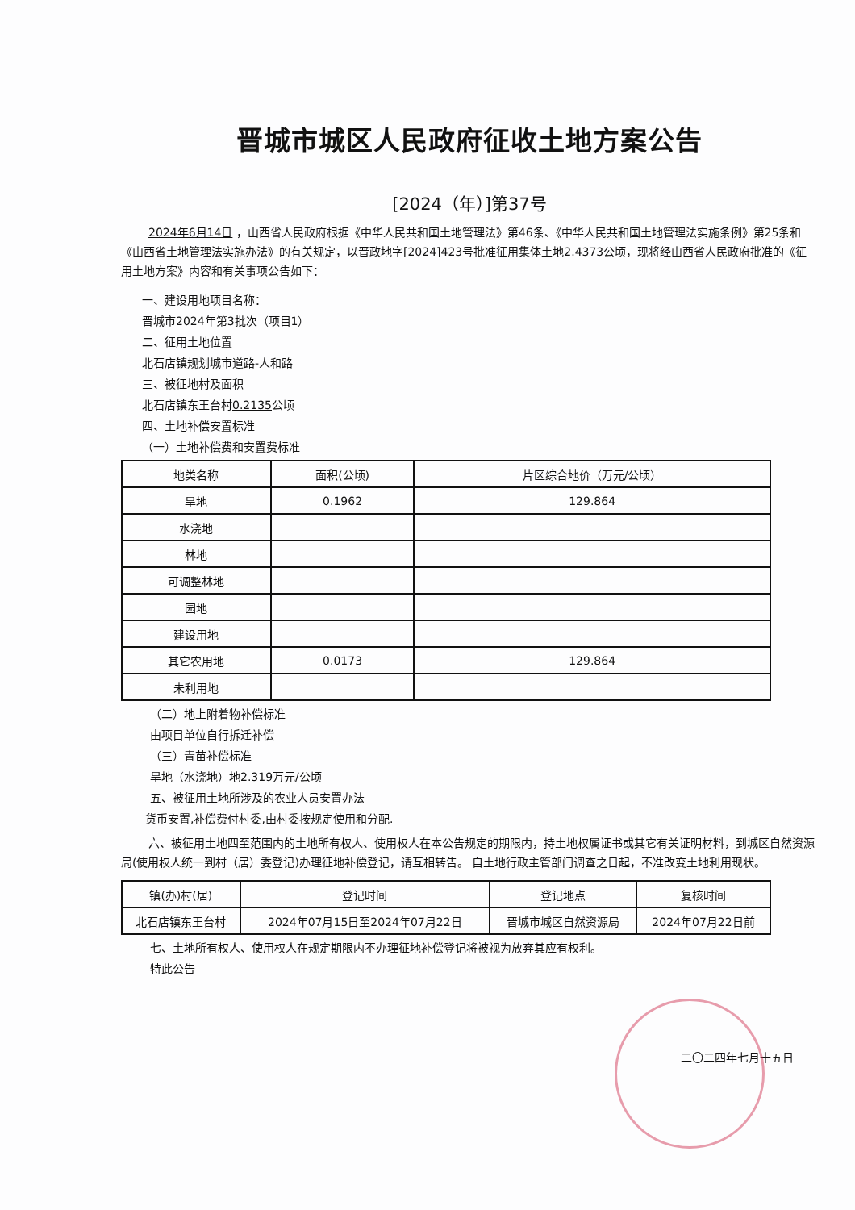晋城市城区人民政府征收土地方案公告
[2024（年）]第37号
2024年6月14日 ，山西省人民政府根据《中华人民共和国土地管理法》第46条、《中华人民共和国土地管理法实施条例》第25条和《山西省土地管理法实施办法》的有关规定，以晋政地字[2024]423号批准征用集体土地2.4373公顷，现将经山西省人民政府批准的《征用土地方案》内容和有关事项公告如下：
一、建设用地项目名称：
晋城市2024年第3批次（项目1）
二、征用土地位置
北石店镇规划城市道路-人和路
三、被征地村及面积
北石店镇东王台村0.2135公顷
四、土地补偿安置标准
（一）土地补偿费和安置费标准
| 地类名称 | 面积(公顷) | 片区综合地价（万元/公顷） |
| --- | --- | --- |
| 旱地 | 0.1962 | 129.864 |
| 水浇地 | | |
| 林地 | | |
| 可调整林地 | | |
| 园地 | | |
| 建设用地 | | |
| 其它农用地 | 0.0173 | 129.864 |
| 未利用地 | | |
（二）地上附着物补偿标准
由项目单位自行拆迁补偿
（三）青苗补偿标准
旱地（水浇地）地2.319万元/公顷
五、被征用土地所涉及的农业人员安置办法
货币安置,补偿费付村委,由村委按规定使用和分配.
六、被征用土地四至范围内的土地所有权人、使用权人在本公告规定的期限内，持土地权属证书或其它有关证明材料，到城区自然资源局(使用权人统一到村（居）委登记)办理征地补偿登记，请互相转告。 自土地行政主管部门调查之日起，不准改变土地利用现状。
| 镇(办)村(居) | 登记时间 | 登记地点 | 复核时间 |
| --- | --- | --- | --- |
| 北石店镇东王台村 | 2024年07月15日至2024年07月22日 | 晋城市城区自然资源局 | 2024年07月22日前 |
七、土地所有权人、使用权人在规定期限内不办理征地补偿登记将被视为放弃其应有权利。
特此公告
二〇二四年七月十五日